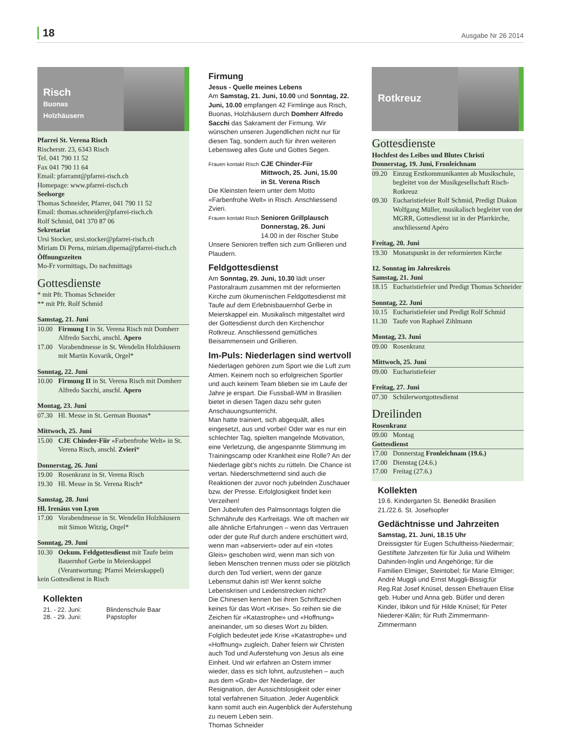18
Ausgabe Nr 26 2014
Risch
Buonas
Holzhäusern
Pfarrei St. Verena Risch
Rischerstr. 23, 6343 Risch
Tel. 041 790 11 52
Fax 041 790 11 64
Email: pfarramt@pfarrei-risch.ch
Homepage: www.pfarrei-risch.ch
Seelsorge
Thomas Schneider, Pfarrer, 041 790 11 52
Email: thomas.schneider@pfarrei-risch.ch
Rolf Schmid, 041 370 87 06
Sekretariat
Ursi Stocker, ursi.stocker@pfarrei-risch.ch
Miriam Di Perna, miriam.diperna@pfarrei-risch.ch
Öffnungszeiten
Mo-Fr vormittags, Do nachmittags
Gottesdienste
* mit Pfr. Thomas Schneider
** mit Pfr. Rolf Schmid
Samstag, 21. Juni
10.00 Firmung I in St. Verena Risch mit Domherr Alfredo Sacchi, anschl. Apero
17.00 Vorabendmesse in St. Wendelin Holzhäusern mit Martin Kovarik, Orgel*
Sonntag, 22. Juni
10.00 Firmung II in St. Verena Risch mit Domherr Alfredo Sacchi, anschl. Apero
Montag, 23. Juni
07.30 Hl. Messe in St. German Buonas*
Mittwoch, 25. Juni
15.00 CJE Chinder-Fiir «Farbenfrohe Welt» in St. Verena Risch, anschl. Zvieri*
Donnerstag, 26. Juni
19.00 Rosenkranz in St. Verena Risch
19.30 Hl. Messe in St. Verena Risch*
Samstag, 28. Juni
Hl. Irenäus von Lyon
17.00 Vorabendmesse in St. Wendelin Holzhäusern mit Simon Witzig, Orgel*
Sonntag, 29. Juni
10.30 Oekum. Feldgottesdienst mit Taufe beim Bauernhof Gerbe in Meierskappel (Verantwortung: Pfarrei Meierskappel)
kein Gottesdienst in Risch
Kollekten
21. - 22. Juni: Blindenschule Baar
28. - 29. Juni: Papstopfer
Firmung
Jesus - Quelle meines Lebens
Am Samstag, 21. Juni, 10.00 und Sonntag, 22. Juni, 10.00 empfangen 42 Firmlinge aus Risch, Buonas, Holzhäusern durch Domherr Alfredo Sacchi das Sakrament der Firmung. Wir wünschen unseren Jugendlichen nicht nur für diesen Tag, sondern auch für ihren weiteren Lebensweg alles Gute und Gottes Segen.
Frauen kontakt Risch CJE Chinder-Fiir
Mittwoch, 25. Juni, 15.00
in St. Verena Risch
Die Kleinsten feiern unter dem Motto «Farbenfrohe Welt» in Risch. Anschliessend Zvieri.
Frauen kontakt Risch Senioren Grillplausch
Donnerstag, 26. Juni
14.00 in der Rischer Stube
Unsere Senioren treffen sich zum Grillieren und Plaudern.
Feldgottesdienst
Am Sonntag, 29. Juni, 10.30 lädt unser Pastoralraum zusammen mit der reformierten Kirche zum ökumenischen Feldgottesdienst mit Taufe auf dem Erlebnisbauernhof Gerbe in Meierskappel ein. Musikalisch mitgestaltet wird der Gottesdienst durch den Kirchenchor Rotkreuz. Anschliessend gemütliches Beisammensein und Grillieren.
Im-Puls: Niederlagen sind wertvoll
Niederlagen gehören zum Sport wie die Luft zum Atmen. Keinem noch so erfolgreichen Sportler und auch keinem Team blieben sie im Laufe der Jahre je erspart. Die Fussball-WM in Brasilien bietet in diesen Tagen dazu sehr guten Anschauungsunterricht.
Man hatte trainiert, sich abgequält, alles eingesetzt, aus und vorbei! Oder war es nur ein schlechter Tag, spielten mangelnde Motivation, eine Verletzung, die angespannte Stimmung im Trainingscamp oder Krankheit eine Rolle? An der Niederlage gibt’s nichts zu rütteln. Die Chance ist vertan. Niederschmetternd sind auch die Reaktionen der zuvor noch jubelnden Zuschauer bzw. der Presse. Erfolglosigkeit findet kein Verzeihen!
Den Jubelrufen des Palmsonntags folgten die Schmährufe des Karfreitags. Wie oft machen wir alle ähnliche Erfahrungen – wenn das Vertrauen oder der gute Ruf durch andere erschüttert wird, wenn man «abserviert» oder auf ein «totes Gleis» geschoben wird, wenn man sich von lieben Menschen trennen muss oder sie plötzlich durch den Tod verliert, wenn der ganze Lebensmut dahin ist! Wer kennt solche Lebenskrisen und Leidenstrecken nicht?
Die Chinesen kennen bei ihren Schriftzeichen keines für das Wort «Krise». So reihen sie die Zeichen für «Katastrophe» und «Hoffnung» aneinander, um so dieses Wort zu bilden. Folglich bedeutet jede Krise «Katastrophe» und «Hoffnung» zugleich. Daher feiern wir Christen auch Tod und Auferstehung von Jesus als eine Einheit. Und wir erfahren an Ostern immer wieder, dass es sich lohnt, aufzustehen – auch aus dem «Grab» der Niederlage, der Resignation, der Aussichtslosigkeit oder einer total verfahrenen Situation. Jeder Augenblick kann somit auch ein Augenblick der Auferstehung zu neuem Leben sein.
Thomas Schneider
Rotkreuz
Gottesdienste
Hochfest des Leibes und Blutes Christi
Donnerstag, 19. Juni, Fronleichnam
09.20 Einzug Erstkommunikanten ab Musikschule, begleitet von der Musikgesellschaft Risch-Rotkreuz
09.30 Eucharistiefeier Rolf Schmid, Predigt Diakon Wolfgang Müller, musikalisch begleitet von der MGRR, Gottesdienst ist in der Pfarrkirche, anschliessend Apéro
Freitag, 20. Juni
19.30 Monatspunkt in der reformierten Kirche
12. Sonntag im Jahreskreis
Samstag, 21. Juni
18.15 Eucharistiefeier und Predigt Thomas Schneider
Sonntag, 22. Juni
10.15 Eucharistiefeier und Predigt Rolf Schmid
11.30 Taufe von Raphael Zihlmann
Montag, 23. Juni
09.00 Rosenkranz
Mittwoch, 25. Juni
09.00 Eucharistiefeier
Freitag, 27. Juni
07.30 Schülerwortgottesdienst
Dreilinden
Rosenkranz
09.00 Montag
Gottesdienst
17.00 Donnerstag Fronleichnam (19.6.)
17.00 Dienstag (24.6.)
17.00 Freitag (27.6.)
Kollekten
19.6. Kindergarten St. Benedikt Brasilien
21./22.6. St. Josefsopfer
Gedächtnisse und Jahrzeiten
Samstag, 21. Juni, 18.15 Uhr
Dreissigster für Eugen Schultheiss-Niedermair; Gestiftete Jahrzeiten für für Julia und Wilhelm Dahinden-Inglin und Angehörige; für die Familien Elmiger, Steintobel; für Marie Elmiger; André Muggli und Ernst Muggli-Bissig;für Reg.Rat Josef Knüsel, dessen Ehefrauen Elise geb. Huber und Anna geb. Bütler und deren Kinder, Ibikon und für Hilde Knüsel; für Peter Niederer-Kälin; für Ruth Zimmermann-Zimmermann